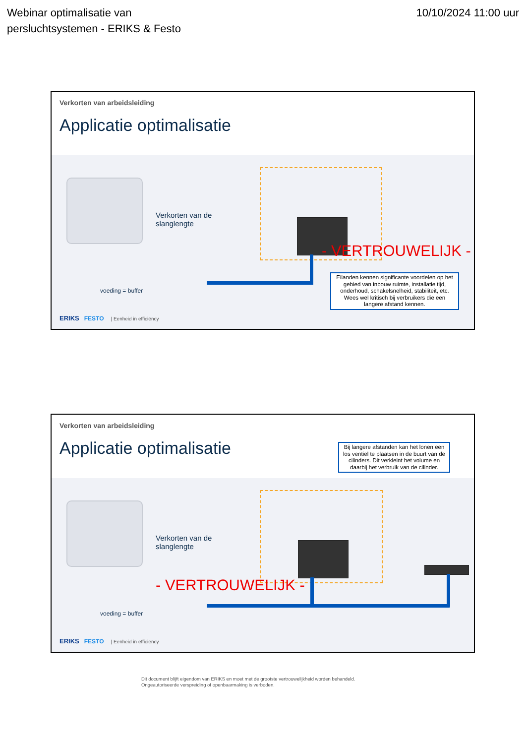Webinar optimalisatie van
persluchtsystemen - ERIKS & Festo
10/10/2024 11:00 uur
Verkorten van arbeidsleiding
Applicatie optimalisatie
Verkorten van de
slanglengte
voeding = buffer
- VERTROUWELIJK -
Eilanden kennen significante voordelen op het gebied van inbouw ruimte, installatie tijd, onderhoud, schakelsnelheid, stabiliteit, etc. Wees wel kritisch bij verbruikers die een langere afstand kennen.
ERIKS FESTO | Eenheid in efficiëncy
Verkorten van arbeidsleiding
Applicatie optimalisatie
Bij langere afstanden kan het lonen een los ventiel te plaatsen in de buurt van de cilinders. Dit verkleint het volume en daarbij het verbruik van de cilinder.
Verkorten van de
slanglengte
voeding = buffer
- VERTROUWELIJK -
ERIKS FESTO | Eenheid in efficiëncy
Dit document blijft eigendom van ERIKS en moet met de grootste vertrouwelijkheid worden behandeld.
Ongeautoriseerde verspreiding of openbaarmaking is verboden.